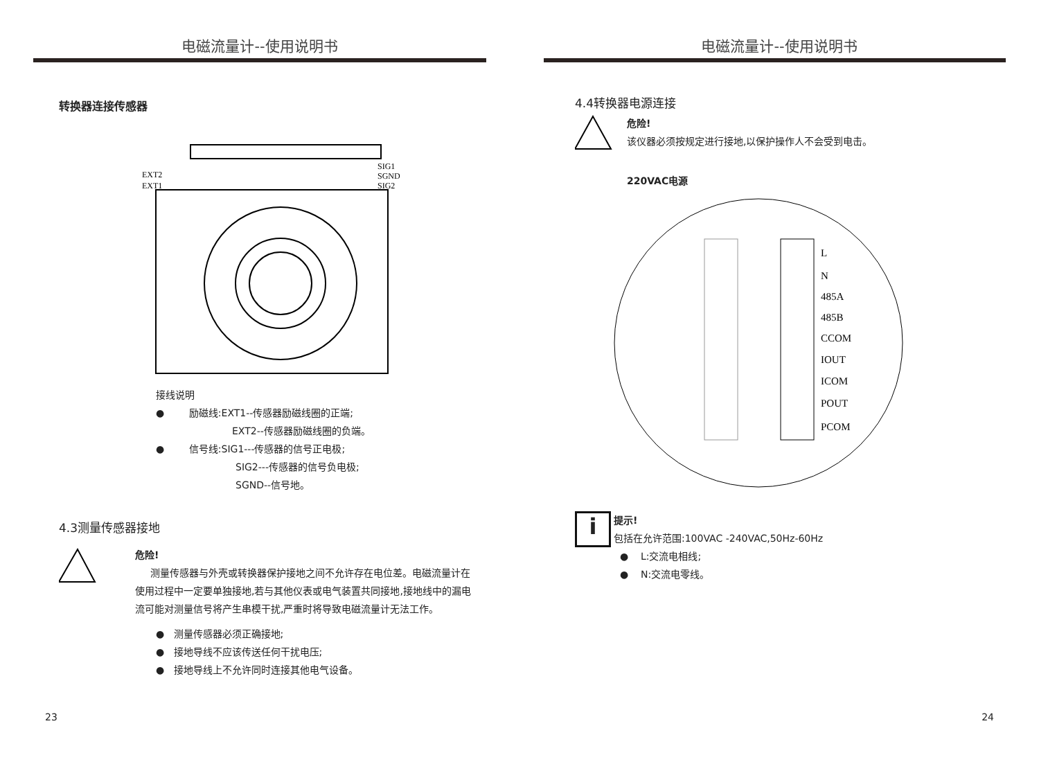电磁流量计--使用说明书
转换器连接传感器
EXT2
EXT1
SIG1
SGND
SIG2
接线说明
● 励磁线:EXT1--传感器励磁线圈的正端;
EXT2--传感器励磁线圈的负端。
● 信号线:SIG1---传感器的信号正电极;
SIG2---传感器的信号负电极;
SGND--信号地。
4.3测量传感器接地
危险!
测量传感器与外壳或转换器保护接地之间不允许存在电位差。电磁流量计在使用过程中一定要单独接地,若与其他仪表或电气装置共同接地,接地线中的漏电流可能对测量信号将产生串模干扰,严重时将导致电磁流量计无法工作。
● 测量传感器必须正确接地;
● 接地导线不应该传送任何干扰电压;
● 接地导线上不允许同时连接其他电气设备。
23
电磁流量计--使用说明书
4.4转换器电源连接
危险!
该仪器必须按规定进行接地,以保护操作人不会受到电击。
220VAC电源
L
N
485A
485B
CCOM
IOUT
ICOM
POUT
PCOM
i
提示!
包括在允许范围:100VAC -240VAC,50Hz-60Hz
● L:交流电相线;
● N:交流电零线。
24